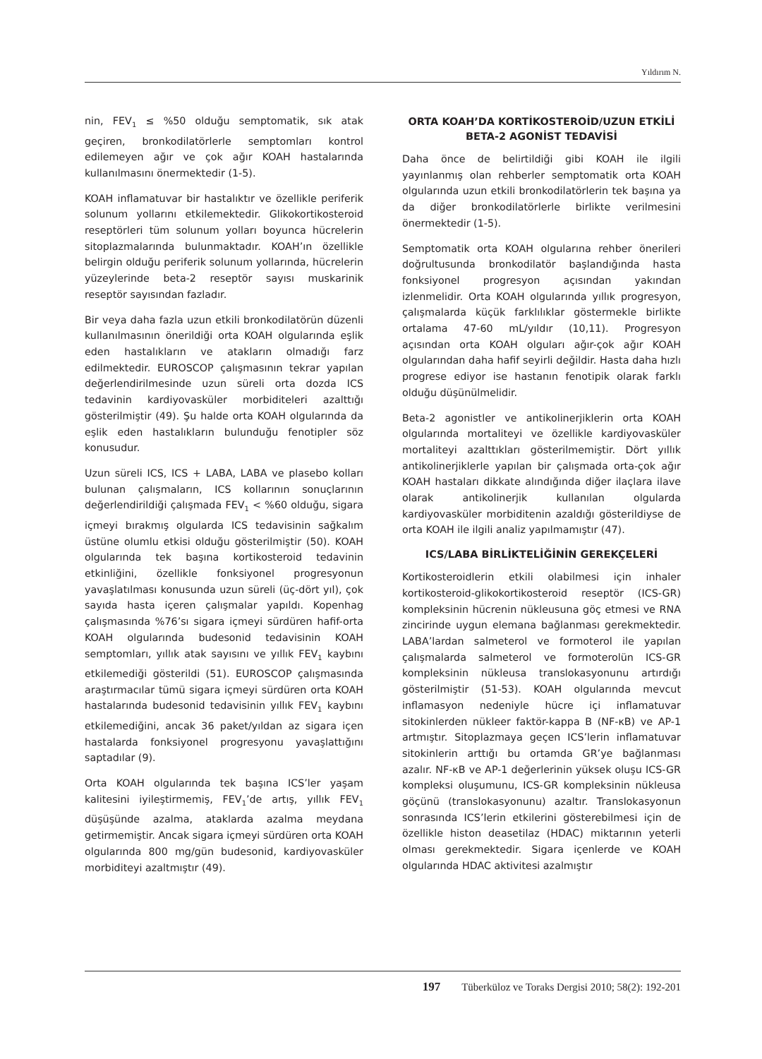Yıldırım N.
nin, FEV<sub>1</sub> ≤ %50 olduğu semptomatik, sık atak geçiren, bronkodilatörlerle semptomları kontrol edilemeyen ağır ve çok ağır KOAH hastalarında kullanılmasını önermektedir (1-5).
KOAH inflamatuvar bir hastalıktır ve özellikle periferik solunum yollarını etkilemektedir. Glikokortikosteroid reseptörleri tüm solunum yolları boyunca hücrelerin sitoplazmalarında bulunmaktadır. KOAH’ın özellikle belirgin olduğu periferik solunum yollarında, hücrelerin yüzeylerinde beta-2 reseptör sayısı muskarinik reseptör sayısından fazladır.
Bir veya daha fazla uzun etkili bronkodilatörün düzenli kullanılmasının önerildiği orta KOAH olgularında eşlik eden hastalıkların ve atakların olmadığı farz edilmektedir. EUROSCOP çalışmasının tekrar yapılan değerlendirilmesinde uzun süreli orta dozda ICS tedavinin kardiyovasküler morbiditeleri azalttığı gösterilmiştir (49). Şu halde orta KOAH olgularında da eşlik eden hastalıkların bulunduğu fenotipler söz konusudur.
Uzun süreli ICS, ICS + LABA, LABA ve plasebo kolları bulunan çalışmaların, ICS kollarının sonuçlarının değerlendirildiği çalışmada FEV<sub>1</sub> < %60 olduğu, sigara içmeyi bırakmış olgularda ICS tedavisinin sağkalım üstüne olumlu etkisi olduğu gösterilmiştir (50). KOAH olgularında tek başına kortikosteroid tedavinin etkinliğini, özellikle fonksiyonel progresyonun yavaşlatılması konusunda uzun süreli (üç-dört yıl), çok sayıda hasta içeren çalışmalar yapıldı. Kopenhag çalışmasında %76’sı sigara içmeyi sürdüren hafif-orta KOAH olgularında budesonid tedavisinin KOAH semptomları, yıllık atak sayısını ve yıllık FEV<sub>1</sub> kaybını etkilemediği gösterildi (51). EUROSCOP çalışmasında araştırmacılar tümü sigara içmeyi sürdüren orta KOAH hastalarında budesonid tedavisinin yıllık FEV<sub>1</sub> kaybını etkilemediğini, ancak 36 paket/yıldan az sigara içen hastalarda fonksiyonel progresyonu yavaşlattığını saptadılar (9).
Orta KOAH olgularında tek başına ICS’ler yaşam kalitesini iyileştirmemiş, FEV<sub>1</sub>’de artış, yıllık FEV<sub>1</sub> düşüşünde azalma, ataklarda azalma meydana getirmemiştir. Ancak sigara içmeyi sürdüren orta KOAH olgularında 800 mg/gün budesonid, kardiyovasküler morbiditeyi azaltmıştır (49).
ORTA KOAH’DA KORTİKOSTEROİD/UZUN ETKİLİ BETA-2 AGONİST TEDAVİSİ
Daha önce de belirtildiği gibi KOAH ile ilgili yayınlanmış olan rehberler semptomatik orta KOAH olgularında uzun etkili bronkodilatörlerin tek başına ya da diğer bronkodilatörlerle birlikte verilmesini önermektedir (1-5).
Semptomatik orta KOAH olgularına rehber önerileri doğrultusunda bronkodilatör başlandığında hasta fonksiyonel progresyon açısından yakından izlenmelidir. Orta KOAH olgularında yıllık progresyon, çalışmalarda küçük farklılıklar göstermekle birlikte ortalama 47-60 mL/yıldır (10,11). Progresyon açısından orta KOAH olguları ağır-çok ağır KOAH olgularından daha hafif seyirli değildir. Hasta daha hızlı progrese ediyor ise hastanın fenotipik olarak farklı olduğu düşünülmelidir.
Beta-2 agonistler ve antikolinerjiklerin orta KOAH olgularında mortaliteyi ve özellikle kardiyovasküler mortaliteyi azalttıkları gösterilmemiştir. Dört yıllık antikolinerjiklerle yapılan bir çalışmada orta-çok ağır KOAH hastaları dikkate alındığında diğer ilaçlara ilave olarak antikolinerjik kullanılan olgularda kardiyovasküler morbiditenin azaldığı gösterildiyse de orta KOAH ile ilgili analiz yapılmamıştır (47).
ICS/LABA BİRLİKTELİĞİNİN GEREKÇELERİ
Kortikosteroidlerin etkili olabilmesi için inhaler kortikosteroid-glikokortikosteroid reseptör (ICS-GR) kompleksinin hücrenin nükleusuna göç etmesi ve RNA zincirinde uygun elemana bağlanması gerekmektedir. LABA’lardan salmeterol ve formoterol ile yapılan çalışmalarda salmeterol ve formoterolün ICS-GR kompleksinin nükleusa translokasyonunu artırdığı gösterilmiştir (51-53). KOAH olgularında mevcut inflamasyon nedeniyle hücre içi inflamatuvar sitokinlerden nükleer faktör-kappa B (NF-κB) ve AP-1 artmıştır. Sitoplazmaya geçen ICS’lerin inflamatuvar sitokinlerin arttığı bu ortamda GR’ye bağlanması azalır. NF-κB ve AP-1 değerlerinin yüksek oluşu ICS-GR kompleksi oluşumunu, ICS-GR kompleksinin nükleusa göçünü (translokasyonunu) azaltır. Translokasyonun sonrasında ICS’lerin etkilerini gösterebilmesi için de özellikle histon deasetilaz (HDAC) miktarının yeterli olması gerekmektedir. Sigara içenlerde ve KOAH olgularında HDAC aktivitesi azalmıştır
197 Tüberküloz ve Toraks Dergisi 2010; 58(2): 192-201